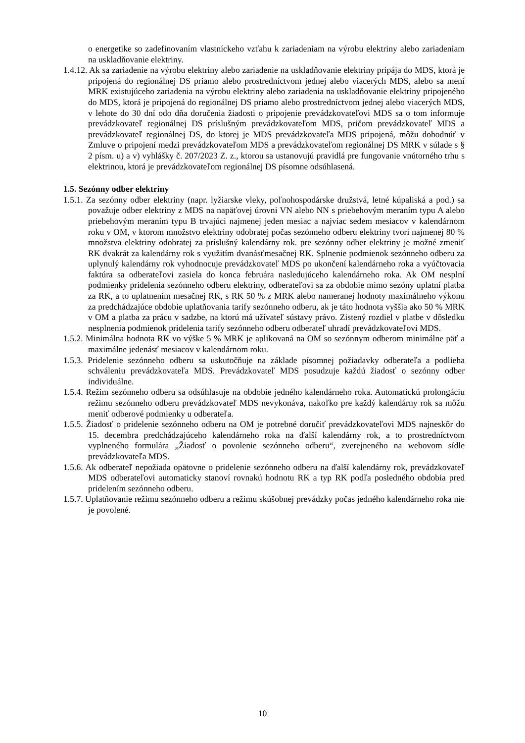o energetike so zadefinovaním vlastníckeho vzťahu k zariadeniam na výrobu elektriny alebo zariadeniam na uskladňovanie elektriny.
1.4.12. Ak sa zariadenie na výrobu elektriny alebo zariadenie na uskladňovanie elektriny pripája do MDS, ktorá je pripojená do regionálnej DS priamo alebo prostredníctvom jednej alebo viacerých MDS, alebo sa mení MRK existujúceho zariadenia na výrobu elektriny alebo zariadenia na uskladňovanie elektriny pripojeného do MDS, ktorá je pripojená do regionálnej DS priamo alebo prostredníctvom jednej alebo viacerých MDS, v lehote do 30 dní odo dňa doručenia žiadosti o pripojenie prevádzkovateľovi MDS sa o tom informuje prevádzkovateľ regionálnej DS príslušným prevádzkovateľom MDS, pričom prevádzkovateľ MDS a prevádzkovateľ regionálnej DS, do ktorej je MDS prevádzkovateľa MDS pripojená, môžu dohodnúť v Zmluve o pripojení medzi prevádzkovateľom MDS a prevádzkovateľom regionálnej DS MRK v súlade s § 2 písm. u) a v) vyhlášky č. 207/2023 Z. z., ktorou sa ustanovujú pravidlá pre fungovanie vnútorného trhu s elektrinou, ktorá je prevádzkovateľom regionálnej DS písomne odsúhlasená.
1.5. Sezónny odber elektriny
1.5.1. Za sezónny odber elektriny (napr. lyžiarske vleky, poľnohospodárske družstvá, letné kúpaliská a pod.) sa považuje odber elektriny z MDS na napäťovej úrovni VN alebo NN s priebehovým meraním typu A alebo priebehovým meraním typu B trvajúci najmenej jeden mesiac a najviac sedem mesiacov v kalendárnom roku v OM, v ktorom množstvo elektriny odobratej počas sezónneho odberu elektriny tvorí najmenej 80 % množstva elektriny odobratej za príslušný kalendárny rok. pre sezónny odber elektriny je možné zmeniť RK dvakrát za kalendárny rok s využitím dvanásťmesačnej RK. Splnenie podmienok sezónneho odberu za uplynulý kalendárny rok vyhodnocuje prevádzkovateľ MDS po ukončení kalendárneho roka a vyúčtovacia faktúra sa odberateľovi zasiela do konca februára nasledujúceho kalendárneho roka. Ak OM nesplní podmienky pridelenia sezónneho odberu elektriny, odberateľovi sa za obdobie mimo sezóny uplatní platba za RK, a to uplatnením mesačnej RK, s RK 50 % z MRK alebo nameranej hodnoty maximálneho výkonu za predchádzajúce obdobie uplatňovania tarify sezónneho odberu, ak je táto hodnota vyššia ako 50 % MRK v OM a platba za prácu v sadzbe, na ktorú má užívateľ sústavy právo. Zistený rozdiel v platbe v dôsledku nesplnenia podmienok pridelenia tarify sezónneho odberu odberateľ uhradí prevádzkovateľovi MDS.
1.5.2. Minimálna hodnota RK vo výške 5 % MRK je aplikovaná na OM so sezónnym odberom minimálne päť a maximálne jedenásť mesiacov v kalendárnom roku.
1.5.3. Pridelenie sezónneho odberu sa uskutočňuje na základe písomnej požiadavky odberateľa a podlieha schváleniu prevádzkovateľa MDS. Prevádzkovateľ MDS posudzuje každú žiadosť o sezónny odber individuálne.
1.5.4. Režim sezónneho odberu sa odsúhlasuje na obdobie jedného kalendárneho roka. Automatickú prolongáciu režimu sezónneho odberu prevádzkovateľ MDS nevykonáva, nakoľko pre každý kalendárny rok sa môžu meniť odberové podmienky u odberateľa.
1.5.5. Žiadosť o pridelenie sezónneho odberu na OM je potrebné doručiť prevádzkovateľovi MDS najneskôr do 15. decembra predchádzajúceho kalendárneho roka na ďalší kalendárny rok, a to prostredníctvom vyplneného formulára „Žiadosť o povolenie sezónneho odberu“, zverejneného na webovom sídle prevádzkovateľa MDS.
1.5.6. Ak odberateľ nepožiada opätovne o pridelenie sezónneho odberu na ďalší kalendárny rok, prevádzkovateľ MDS odberateľovi automaticky stanoví rovnakú hodnotu RK a typ RK podľa posledného obdobia pred pridelením sezónneho odberu.
1.5.7. Uplatňovanie režimu sezónneho odberu a režimu skúšobnej prevádzky počas jedného kalendárneho roka nie je povolené.
10